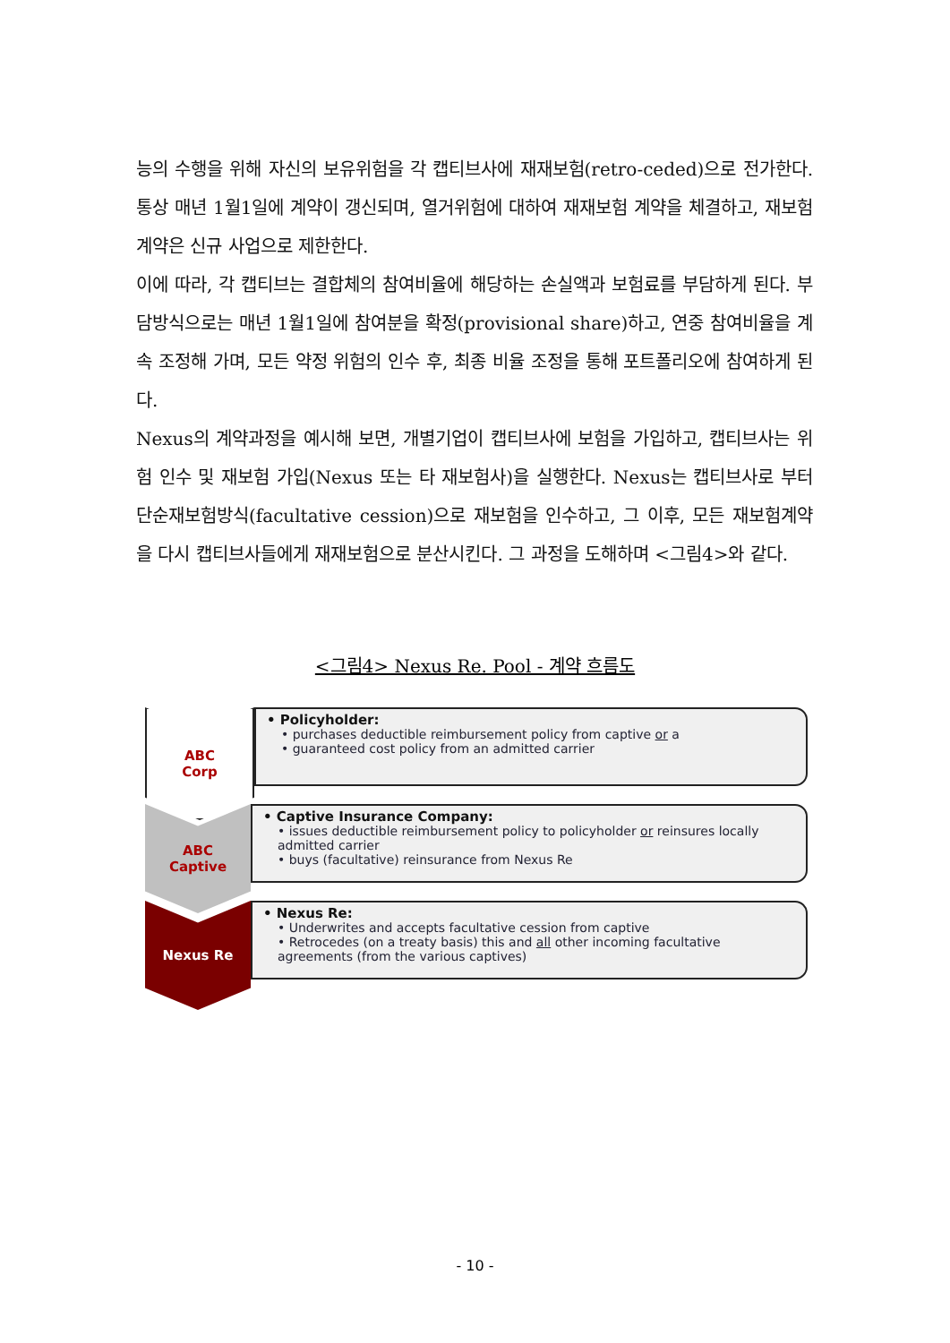능의 수행을 위해 자신의 보유위험을 각 캡티브사에 재재보험(retro-ceded)으로 전가한다. 통상 매년 1월1일에 계약이 갱신되며, 열거위험에 대하여 재재보험 계약을 체결하고, 재보험계약은 신규 사업으로 제한한다.
이에 따라, 각 캡티브는 결합체의 참여비율에 해당하는 손실액과 보험료를 부담하게 된다. 부담방식으로는 매년 1월1일에 참여분을 확정(provisional share)하고, 연중 참여비율을 계속 조정해 가며, 모든 약정 위험의 인수 후, 최종 비율 조정을 통해 포트폴리오에 참여하게 된다.
Nexus의 계약과정을 예시해 보면, 개별기업이 캡티브사에 보험을 가입하고, 캡티브사는 위험 인수 및 재보험 가입(Nexus 또는 타 재보험사)을 실행한다. Nexus는 캡티브사로 부터 단순재보험방식(facultative cession)으로 재보험을 인수하고, 그 이후, 모든 재보험계약을 다시 캡티브사들에게 재재보험으로 분산시킨다. 그 과정을 도해하며 <그림4>와 같다.
<그림4> Nexus Re. Pool - 계약 흐름도
ABC
Corp
• Policyholder:
• purchases deductible reimbursement policy from captive or a
• guaranteed cost policy from an admitted carrier
ABC
Captive
• Captive Insurance Company:
• issues deductible reimbursement policy to policyholder or reinsures locally admitted carrier
• buys (facultative) reinsurance from Nexus Re
Nexus Re
• Nexus Re:
• Underwrites and accepts facultative cession from captive
• Retrocedes (on a treaty basis) this and all other incoming facultative agreements (from the various captives)
- 10 -